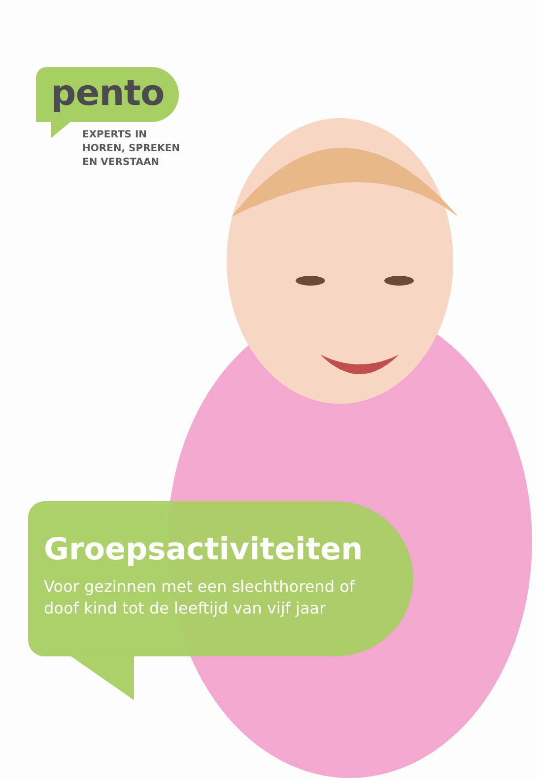pento
EXPERTS IN
HOREN, SPREKEN
EN VERSTAAN
Groepsactiviteiten
Voor gezinnen met een slechthorend of
doof kind tot de leeftijd van vijf jaar